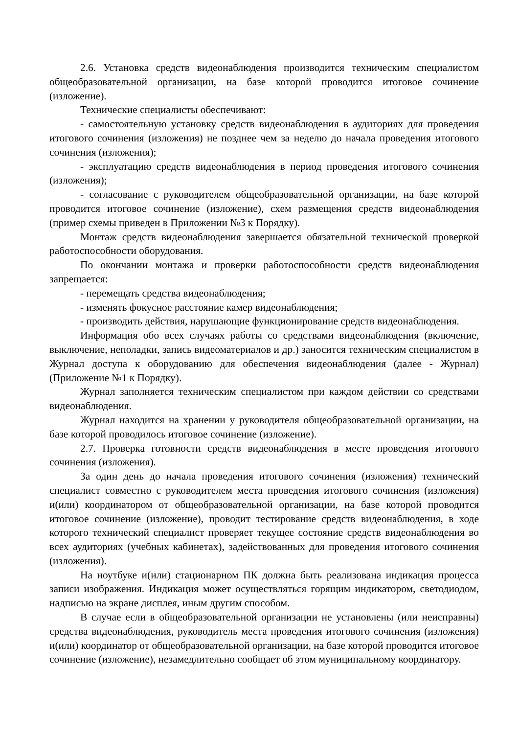2.6. Установка средств видеонаблюдения производится техническим специалистом общеобразовательной организации, на базе которой проводится итоговое сочинение (изложение).
Технические специалисты обеспечивают:
- самостоятельную установку средств видеонаблюдения в аудиториях для проведения итогового сочинения (изложения) не позднее чем за неделю до начала проведения итогового сочинения (изложения);
- эксплуатацию средств видеонаблюдения в период проведения итогового сочинения (изложения);
- согласование с руководителем общеобразовательной организации, на базе которой проводится итоговое сочинение (изложение), схем размещения средств видеонаблюдения (пример схемы приведен в Приложении №3 к Порядку).
Монтаж средств видеонаблюдения завершается обязательной технической проверкой работоспособности оборудования.
По окончании монтажа и проверки работоспособности средств видеонаблюдения запрещается:
- перемещать средства видеонаблюдения;
- изменять фокусное расстояние камер видеонаблюдения;
- производить действия, нарушающие функционирование средств видеонаблюдения.
Информация обо всех случаях работы со средствами видеонаблюдения (включение, выключение, неполадки, запись видеоматериалов и др.) заносится техническим специалистом в Журнал доступа к оборудованию для обеспечения видеонаблюдения (далее - Журнал) (Приложение №1 к Порядку).
Журнал заполняется техническим специалистом при каждом действии со средствами видеонаблюдения.
Журнал находится на хранении у руководителя общеобразовательной организации, на базе которой проводилось итоговое сочинение (изложение).
2.7. Проверка готовности средств видеонаблюдения в месте проведения итогового сочинения (изложения).
За один день до начала проведения итогового сочинения (изложения) технический специалист совместно с руководителем места проведения итогового сочинения (изложения) и(или) координатором от общеобразовательной организации, на базе которой проводится итоговое сочинение (изложение), проводит тестирование средств видеонаблюдения, в ходе которого технический специалист проверяет текущее состояние средств видеонаблюдения во всех аудиториях (учебных кабинетах), задействованных для проведения итогового сочинения (изложения).
На ноутбуке и(или) стационарном ПК должна быть реализована индикация процесса записи изображения. Индикация может осуществляться горящим индикатором, светодиодом, надписью на экране дисплея, иным другим способом.
В случае если в общеобразовательной организации не установлены (или неисправны) средства видеонаблюдения, руководитель места проведения итогового сочинения (изложения) и(или) координатор от общеобразовательной организации, на базе которой проводится итоговое сочинение (изложение), незамедлительно сообщает об этом муниципальному координатору.